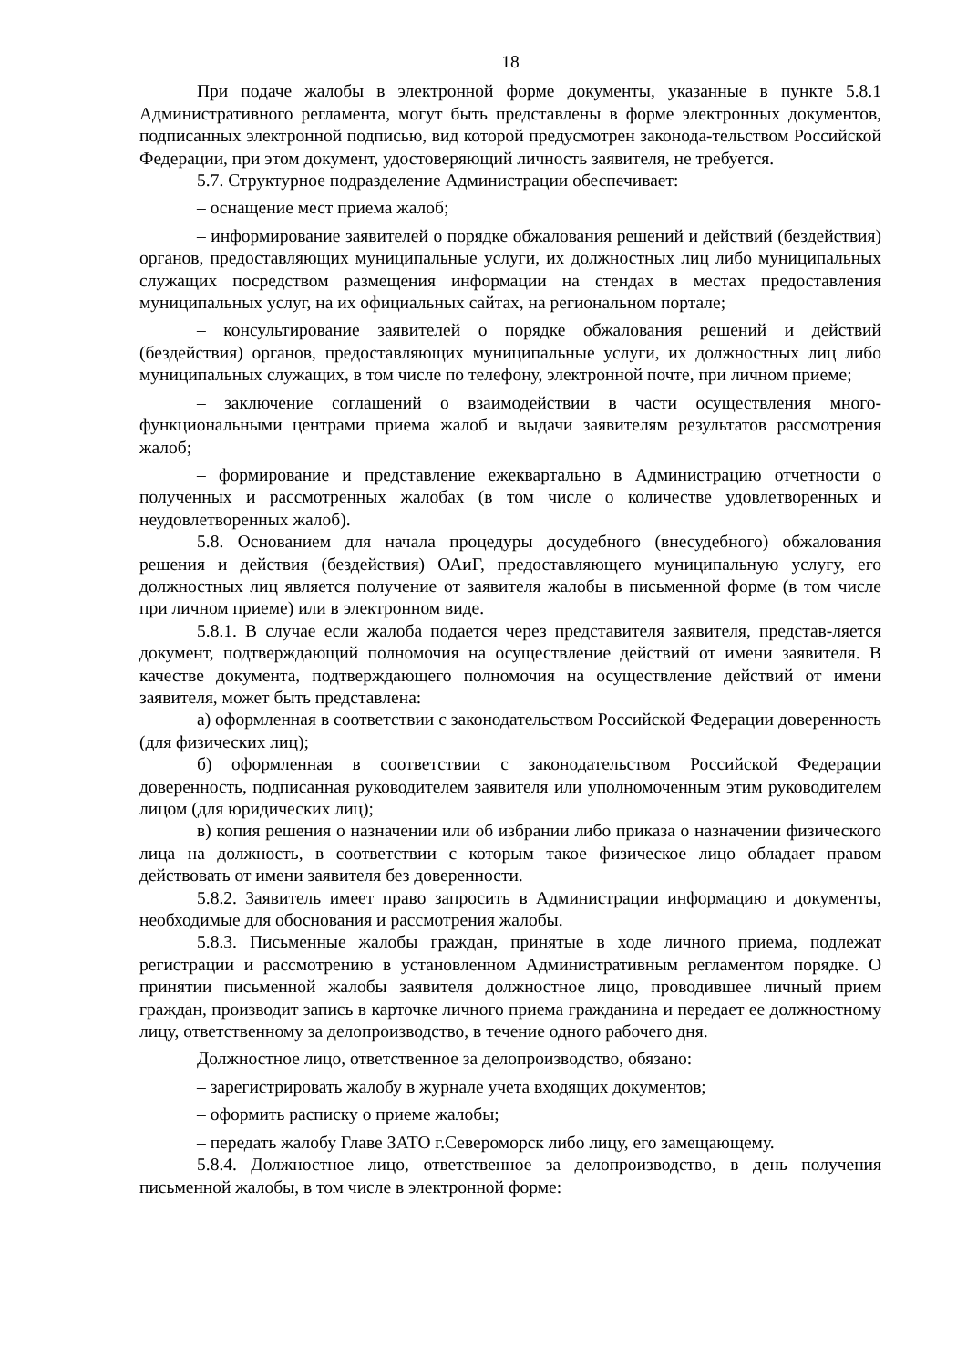18
При подаче жалобы в электронной форме документы, указанные в пункте 5.8.1 Административного регламента, могут быть представлены в форме электронных документов, подписанных электронной подписью, вид которой предусмотрен законода-тельством Российской Федерации, при этом документ, удостоверяющий личность заявителя, не требуется.
5.7. Структурное подразделение Администрации обеспечивает:
– оснащение мест приема жалоб;
– информирование заявителей о порядке обжалования решений и действий (бездействия) органов, предоставляющих муниципальные услуги, их должностных лиц либо муниципальных служащих посредством размещения информации на стендах в местах предоставления муниципальных услуг, на их официальных сайтах, на региональном портале;
– консультирование заявителей о порядке обжалования решений и действий (бездействия) органов, предоставляющих муниципальные услуги, их должностных лиц либо муниципальных служащих, в том числе по телефону, электронной почте, при личном приеме;
– заключение соглашений о взаимодействии в части осуществления много-функциональными центрами приема жалоб и выдачи заявителям результатов рассмотрения жалоб;
– формирование и представление ежеквартально в Администрацию отчетности о полученных и рассмотренных жалобах (в том числе о количестве удовлетворенных и неудовлетворенных жалоб).
5.8. Основанием для начала процедуры досудебного (внесудебного) обжалования решения и действия (бездействия) ОАиГ, предоставляющего муниципальную услугу, его должностных лиц является получение от заявителя жалобы в письменной форме (в том числе при личном приеме) или в электронном виде.
5.8.1. В случае если жалоба подается через представителя заявителя, представ-ляется документ, подтверждающий полномочия на осуществление действий от имени заявителя. В качестве документа, подтверждающего полномочия на осуществление действий от имени заявителя, может быть представлена:
а) оформленная в соответствии с законодательством Российской Федерации доверенность (для физических лиц);
б) оформленная в соответствии с законодательством Российской Федерации доверенность, подписанная руководителем заявителя или уполномоченным этим руководителем лицом (для юридических лиц);
в) копия решения о назначении или об избрании либо приказа о назначении физического лица на должность, в соответствии с которым такое физическое лицо обладает правом действовать от имени заявителя без доверенности.
5.8.2. Заявитель имеет право запросить в Администрации информацию и документы, необходимые для обоснования и рассмотрения жалобы.
5.8.3. Письменные жалобы граждан, принятые в ходе личного приема, подлежат регистрации и рассмотрению в установленном Административным регламентом порядке. О принятии письменной жалобы заявителя должностное лицо, проводившее личный прием граждан, производит запись в карточке личного приема гражданина и передает ее должностному лицу, ответственному за делопроизводство, в течение одного рабочего дня.
Должностное лицо, ответственное за делопроизводство, обязано:
– зарегистрировать жалобу в журнале учета входящих документов;
– оформить расписку о приеме жалобы;
– передать жалобу Главе ЗАТО г.Североморск либо лицу, его замещающему.
5.8.4. Должностное лицо, ответственное за делопроизводство, в день получения письменной жалобы, в том числе в электронной форме: